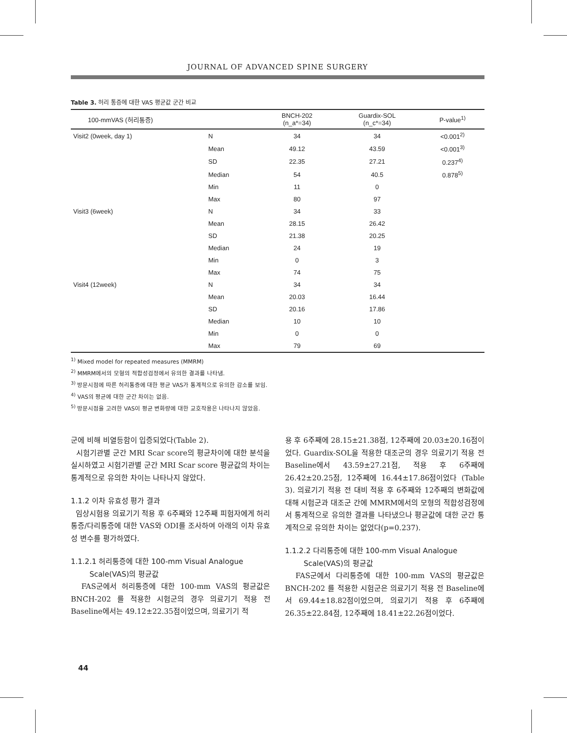JOURNAL OF ADVANCED SPINE SURGERY
Table 3. 허리 통증에 대한 VAS 평균값 군간 비교
| 100-mmVAS (허리통증) | | BNCH-202 (n_a*=34) | Guardix-SOL (n_c*=34) | P-value<sup>1)</sup> |
| --- | --- | --- | --- | --- |
| Visit2 (0week, day 1) | N | 34 | 34 | <0.001<sup>2)</sup> |
| | Mean | 49.12 | 43.59 | <0.001<sup>3)</sup> |
| | SD | 22.35 | 27.21 | 0.237<sup>4)</sup> |
| | Median | 54 | 40.5 | 0.878<sup>5)</sup> |
| | Min | 11 | 0 | |
| | Max | 80 | 97 | |
| Visit3 (6week) | N | 34 | 33 | |
| | Mean | 28.15 | 26.42 | |
| | SD | 21.38 | 20.25 | |
| | Median | 24 | 19 | |
| | Min | 0 | 3 | |
| | Max | 74 | 75 | |
| Visit4 (12week) | N | 34 | 34 | |
| | Mean | 20.03 | 16.44 | |
| | SD | 20.16 | 17.86 | |
| | Median | 10 | 10 | |
| | Min | 0 | 0 | |
| | Max | 79 | 69 | |
<sup>1)</sup> Mixed model for repeated measures (MMRM)
<sup>2)</sup> MMRM에서의 모형의 적합성검정에서 유의한 결과를 나타냄.
<sup>3)</sup> 방문시점에 따른 허리통증에 대한 평균 VAS가 통계적으로 유의한 감소를 보임.
<sup>4)</sup> VAS의 평균에 대한 군간 차이는 없음.
<sup>5)</sup> 방문시점을 고려한 VAS이 평균 변화량에 대한 교호작용은 나타나지 않았음.
군에 비해 비열등함이 입증되었다(Table 2).
시험기관별 군간 MRI Scar score의 평균차이에 대한 분석을 실시하였고 시험기관별 군간 MRI Scar score 평균값의 차이는 통계적으로 유의한 차이는 나타나지 않았다.
1.1.2 이차 유효성 평가 결과
임상시험용 의료기기 적용 후 6주째와 12주째 피험자에게 허리통증/다리통증에 대한 VAS와 ODI를 조사하여 아래의 이차 유효성 변수를 평가하였다.
1.1.2.1 허리통증에 대한 100-mm Visual Analogue
Scale(VAS)의 평균값
FAS군에서 허리통증에 대한 100-mm VAS의 평균값은 BNCH-202 를 적용한 시험군의 경우 의료기기 적용 전 Baseline에서는 49.12±22.35점이었으며, 의료기기 적
용 후 6주째에 28.15±21.38점, 12주째에 20.03±20.16점이었다. Guardix-SOL을 적용한 대조군의 경우 의료기기 적용 전 Baseline에서 43.59±27.21점, 적용 후 6주째에 26.42±20.25점, 12주째에 16.44±17.86점이었다 (Table 3). 의료기기 적용 전 대비 적용 후 6주째와 12주째의 변화값에 대해 시험군과 대조군 간에 MMRM에서의 모형의 적합성검정에서 통계적으로 유의한 결과를 나타냈으나 평균값에 대한 군간 통계적으로 유의한 차이는 없었다(p=0.237).
1.1.2.2 다리통증에 대한 100-mm Visual Analogue
Scale(VAS)의 평균값
FAS군에서 다리통증에 대한 100-mm VAS의 평균값은 BNCH-202 를 적용한 시험군은 의료기기 적용 전 Baseline에서 69.44±18.82점이었으며, 의료기기 적용 후 6주째에 26.35±22.84점, 12주째에 18.41±22.26점이었다.
44